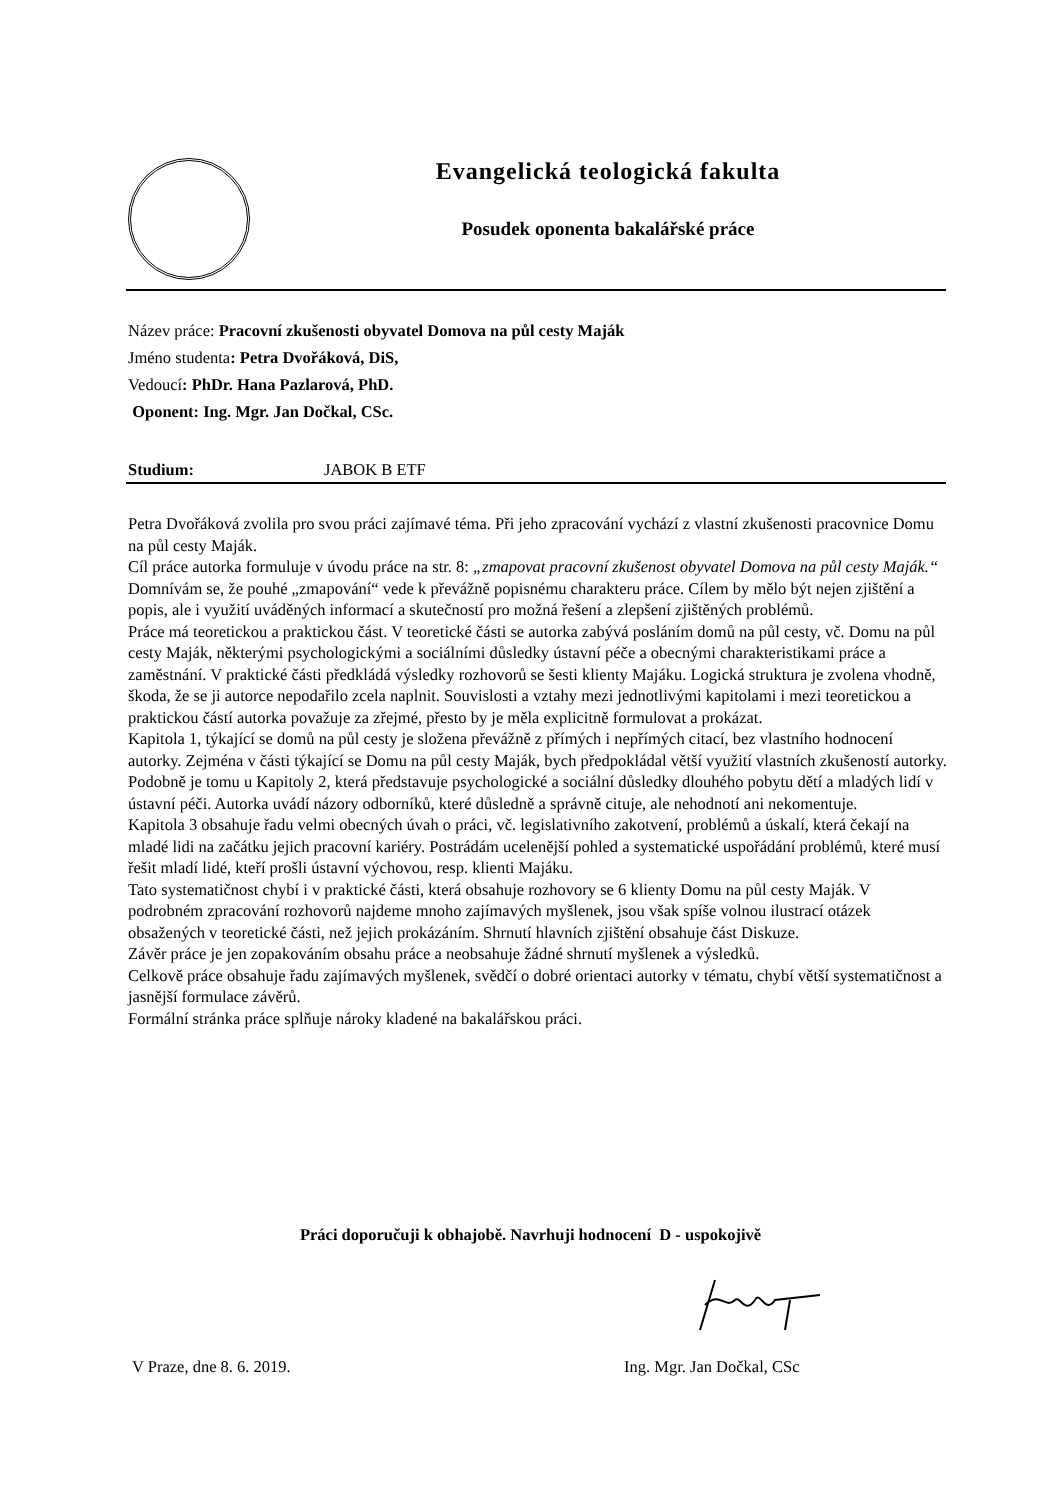Evangelická teologická fakulta
Posudek oponenta bakalářské práce
Název práce: Pracovní zkušenosti obyvatel Domova na půl cesty Maják
Jméno studenta: Petra Dvořáková, DiS,
Vedoucí: PhDr. Hana Pazlarová, PhD.
Oponent: Ing. Mgr. Jan Dočkal, CSc.
Studium: JABOK B ETF
Petra Dvořáková zvolila pro svou práci zajímavé téma. Při jeho zpracování vychází z vlastní zkušenosti pracovnice Domu na půl cesty Maják.
Cíl práce autorka formuluje v úvodu práce na str. 8: „zmapovat pracovní zkušenost obyvatel Domova na půl cesty Maják.“ Domnívám se, že pouhé „zmapování“ vede k převážně popisnému charakteru práce. Cílem by mělo být nejen zjištění a popis, ale i využití uváděných informací a skutečností pro možná řešení a zlepšení zjištěných problémů.
Práce má teoretickou a praktickou část. V teoretické části se autorka zabývá posláním domů na půl cesty, vč. Domu na půl cesty Maják, některými psychologickými a sociálními důsledky ústavní péče a obecnými charakteristikami práce a zaměstnání. V praktické části předkládá výsledky rozhovorů se šesti klienty Majáku. Logická struktura je zvolena vhodně, škoda, že se ji autorce nepodařilo zcela naplnit. Souvislosti a vztahy mezi jednotlivými kapitolami i mezi teoretickou a praktickou částí autorka považuje za zřejmé, přesto by je měla explicitně formulovat a prokázat.
Kapitola 1, týkající se domů na půl cesty je složena převážně z přímých i nepřímých citací, bez vlastního hodnocení autorky. Zejména v části týkající se Domu na půl cesty Maják, bych předpokládal větší využití vlastních zkušeností autorky.
Podobně je tomu u Kapitoly 2, která představuje psychologické a sociální důsledky dlouhého pobytu dětí a mladých lidí v ústavní péči. Autorka uvádí názory odborníků, které důsledně a správně cituje, ale nehodnotí ani nekomentuje.
Kapitola 3 obsahuje řadu velmi obecných úvah o práci, vč. legislativního zakotvení, problémů a úskalí, která čekají na mladé lidi na začátku jejich pracovní kariéry. Postrádám ucelenější pohled a systematické uspořádání problémů, které musí řešit mladí lidé, kteří prošli ústavní výchovou, resp. klienti Majáku.
Tato systematičnost chybí i v praktické části, která obsahuje rozhovory se 6 klienty Domu na půl cesty Maják. V podrobném zpracování rozhovorů najdeme mnoho zajímavých myšlenek, jsou však spíše volnou ilustrací otázek obsažených v teoretické části, než jejich prokázáním. Shrnutí hlavních zjištění obsahuje část Diskuze.
Závěr práce je jen zopakováním obsahu práce a neobsahuje žádné shrnutí myšlenek a výsledků.
Celkově práce obsahuje řadu zajímavých myšlenek, svědčí o dobré orientaci autorky v tématu, chybí větší systematičnost a jasnější formulace závěrů.
Formální stránka práce splňuje nároky kladené na bakalářskou práci.
Práci doporučuji k obhajobě. Navrhuji hodnocení D - uspokojivě
V Praze, dne 8. 6. 2019. Ing. Mgr. Jan Dočkal, CSc